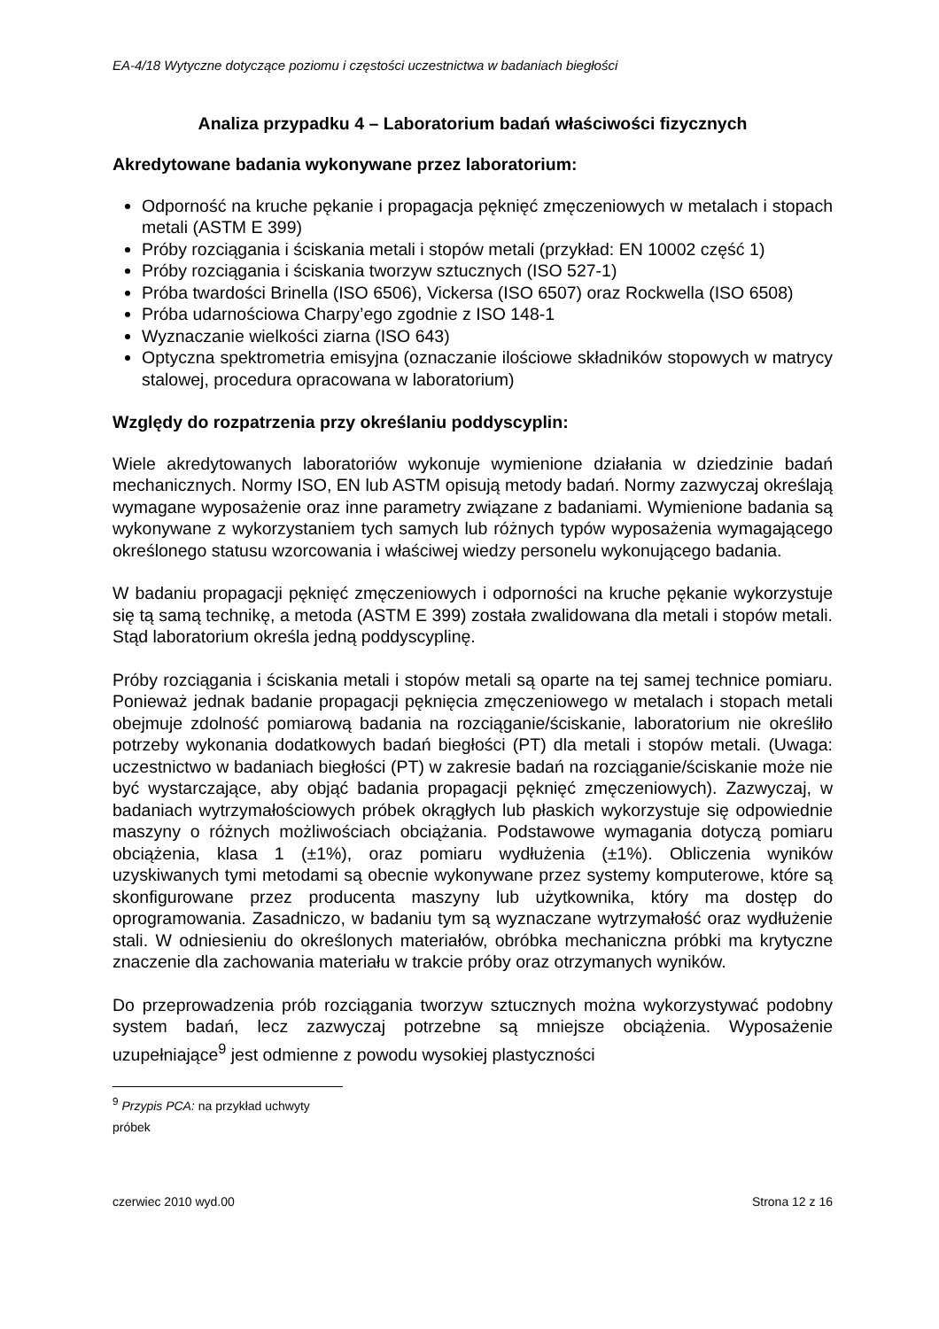EA-4/18 Wytyczne dotyczące poziomu i częstości uczestnictwa w badaniach biegłości
Analiza przypadku 4 – Laboratorium badań właściwości fizycznych
Akredytowane badania wykonywane przez laboratorium:
Odporność na kruche pękanie i propagacja pęknięć zmęczeniowych w metalach i stopach metali (ASTM E 399)
Próby rozciągania i ściskania metali i stopów metali (przykład: EN 10002 część 1)
Próby rozciągania i ściskania tworzyw sztucznych (ISO 527-1)
Próba twardości Brinella (ISO 6506), Vickersa (ISO 6507) oraz Rockwella (ISO 6508)
Próba udarnościowa Charpy’ego zgodnie z ISO 148-1
Wyznaczanie wielkości ziarna (ISO 643)
Optyczna spektrometria emisyjna (oznaczanie ilościowe składników stopowych w matrycy stalowej, procedura opracowana w laboratorium)
Względy do rozpatrzenia przy określaniu poddyscyplin:
Wiele akredytowanych laboratoriów wykonuje wymienione działania w dziedzinie badań mechanicznych. Normy ISO, EN lub ASTM opisują metody badań. Normy zazwyczaj określają wymagane wyposażenie oraz inne parametry związane z badaniami. Wymienione badania są wykonywane z wykorzystaniem tych samych lub różnych typów wyposażenia wymagającego określonego statusu wzorcowania i właściwej wiedzy personelu wykonującego badania.
W badaniu propagacji pęknięć zmęczeniowych i odporności na kruche pękanie wykorzystuje się tą samą technikę, a metoda (ASTM E 399) została zwalidowana dla metali i stopów metali. Stąd laboratorium określa jedną poddyscyplinę.
Próby rozciągania i ściskania metali i stopów metali są oparte na tej samej technice pomiaru. Ponieważ jednak badanie propagacji pęknięcia zmęczeniowego w metalach i stopach metali obejmuje zdolność pomiarową badania na rozciąganie/ściskanie, laboratorium nie określiło potrzeby wykonania dodatkowych badań biegłości (PT) dla metali i stopów metali. (Uwaga: uczestnictwo w badaniach biegłości (PT) w zakresie badań na rozciąganie/ściskanie może nie być wystarczające, aby objąć badania propagacji pęknięć zmęczeniowych). Zazwyczaj, w badaniach wytrzymałościowych próbek okrągłych lub płaskich wykorzystuje się odpowiednie maszyny o różnych możliwościach obciążania. Podstawowe wymagania dotyczą pomiaru obciążenia, klasa 1 (±1%), oraz pomiaru wydłużenia (±1%). Obliczenia wyników uzyskiwanych tymi metodami są obecnie wykonywane przez systemy komputerowe, które są skonfigurowane przez producenta maszyny lub użytkownika, który ma dostęp do oprogramowania. Zasadniczo, w badaniu tym są wyznaczane wytrzymałość oraz wydłużenie stali. W odniesieniu do określonych materiałów, obróbka mechaniczna próbki ma krytyczne znaczenie dla zachowania materiału w trakcie próby oraz otrzymanych wyników.
Do przeprowadzenia prób rozciągania tworzyw sztucznych można wykorzystywać podobny system badań, lecz zazwyczaj potrzebne są mniejsze obciążenia. Wyposażenie uzupełniające<sup>9</sup> jest odmienne z powodu wysokiej plastyczności
<sup>9</sup> Przypis PCA: na przykład uchwyty próbek
czerwiec 2010 wyd.00 Strona 12 z 16